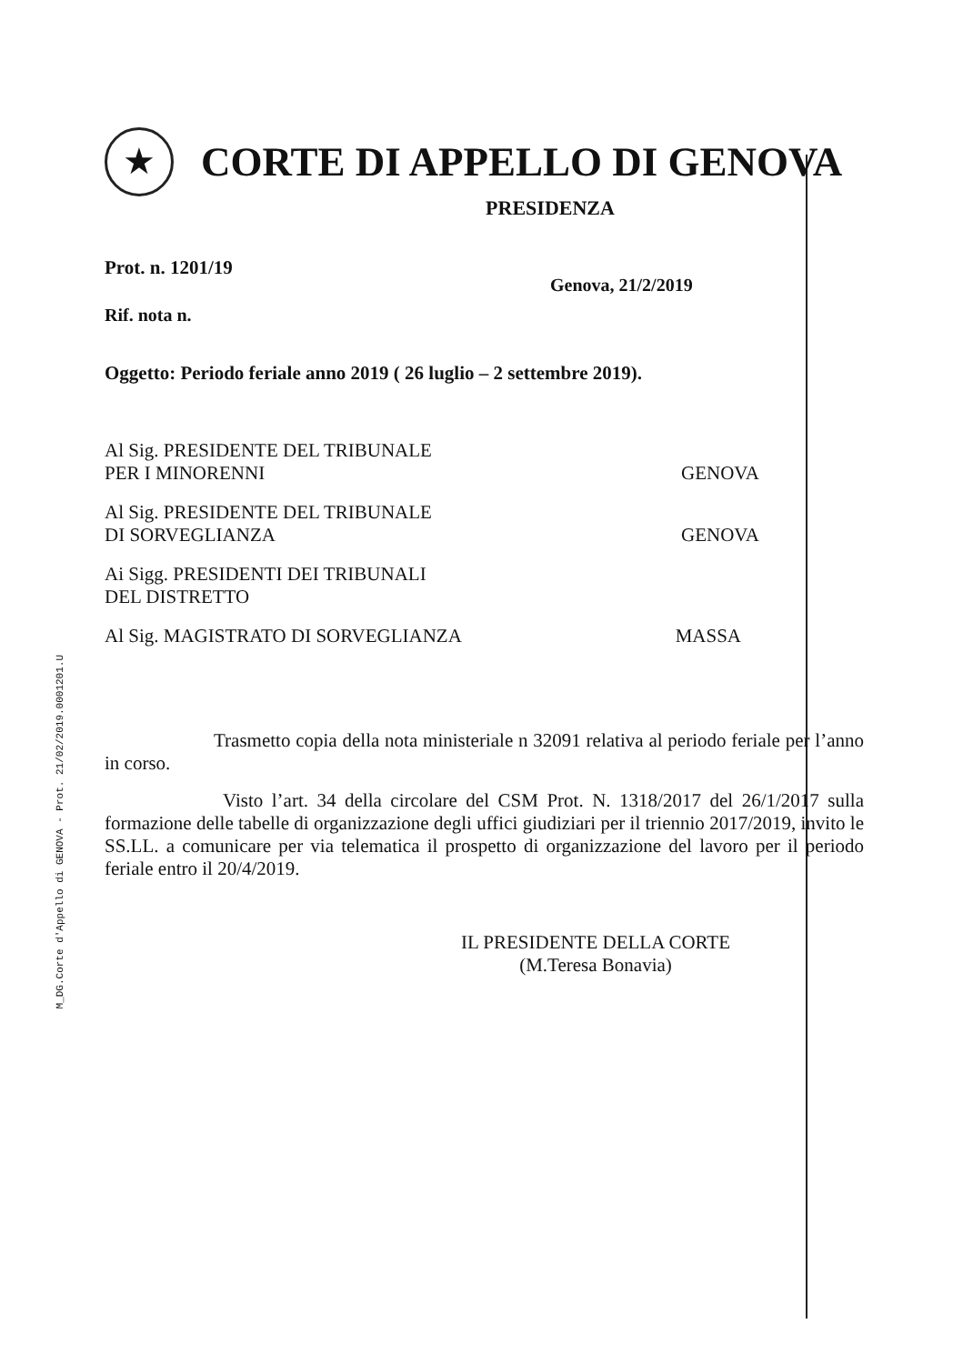M_DG.Corte d'Appello di GENOVA - Prot. 21/02/2019.0001201.U
★
CORTE DI APPELLO DI GENOVA
PRESIDENZA
Prot. n. 1201/19
Genova, 21/2/2019
Rif. nota n.
Oggetto: Periodo feriale anno 2019 ( 26 luglio – 2 settembre 2019).
Al Sig. PRESIDENTE DEL TRIBUNALE
PER I MINORENNI GENOVA
Al Sig. PRESIDENTE DEL TRIBUNALE
DI SORVEGLIANZA GENOVA
Ai Sigg. PRESIDENTI DEI TRIBUNALI
DEL DISTRETTO
Al Sig. MAGISTRATO DI SORVEGLIANZA MASSA
Trasmetto copia della nota ministeriale n 32091 relativa al periodo feriale per l’anno in corso.
Visto l’art. 34 della circolare del CSM Prot. N. 1318/2017 del 26/1/2017 sulla formazione delle tabelle di organizzazione degli uffici giudiziari per il triennio 2017/2019, invito le SS.LL. a comunicare per via telematica il prospetto di organizzazione del lavoro per il periodo feriale entro il 20/4/2019.
IL PRESIDENTE DELLA CORTE
(M.Teresa Bonavia)